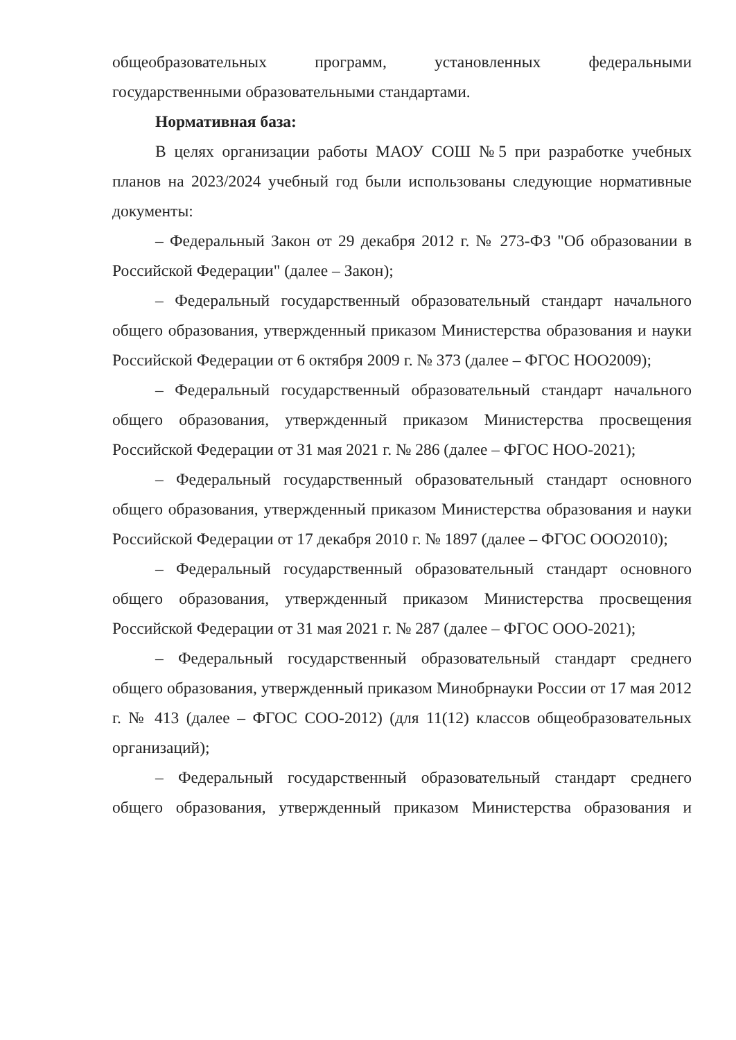общеобразовательных программ, установленных федеральными государственными образовательными стандартами.
Нормативная база:
В целях организации работы МАОУ СОШ №5 при разработке учебных планов на 2023/2024 учебный год были использованы следующие нормативные документы:
– Федеральный Закон от 29 декабря 2012 г. № 273-ФЗ "Об образовании в Российской Федерации" (далее – Закон);
– Федеральный государственный образовательный стандарт начального общего образования, утвержденный приказом Министерства образования и науки Российской Федерации от 6 октября 2009 г. № 373 (далее – ФГОС НОО2009);
– Федеральный государственный образовательный стандарт начального общего образования, утвержденный приказом Министерства просвещения Российской Федерации от 31 мая 2021 г. № 286 (далее – ФГОС НОО-2021);
– Федеральный государственный образовательный стандарт основного общего образования, утвержденный приказом Министерства образования и науки Российской Федерации от 17 декабря 2010 г. № 1897 (далее – ФГОС ООО2010);
– Федеральный государственный образовательный стандарт основного общего образования, утвержденный приказом Министерства просвещения Российской Федерации от 31 мая 2021 г. № 287 (далее – ФГОС ООО-2021);
– Федеральный государственный образовательный стандарт среднего общего образования, утвержденный приказом Минобрнауки России от 17 мая 2012 г. № 413 (далее – ФГОС СОО-2012) (для 11(12) классов общеобразовательных организаций);
– Федеральный государственный образовательный стандарт среднего общего образования, утвержденный приказом Министерства образования и